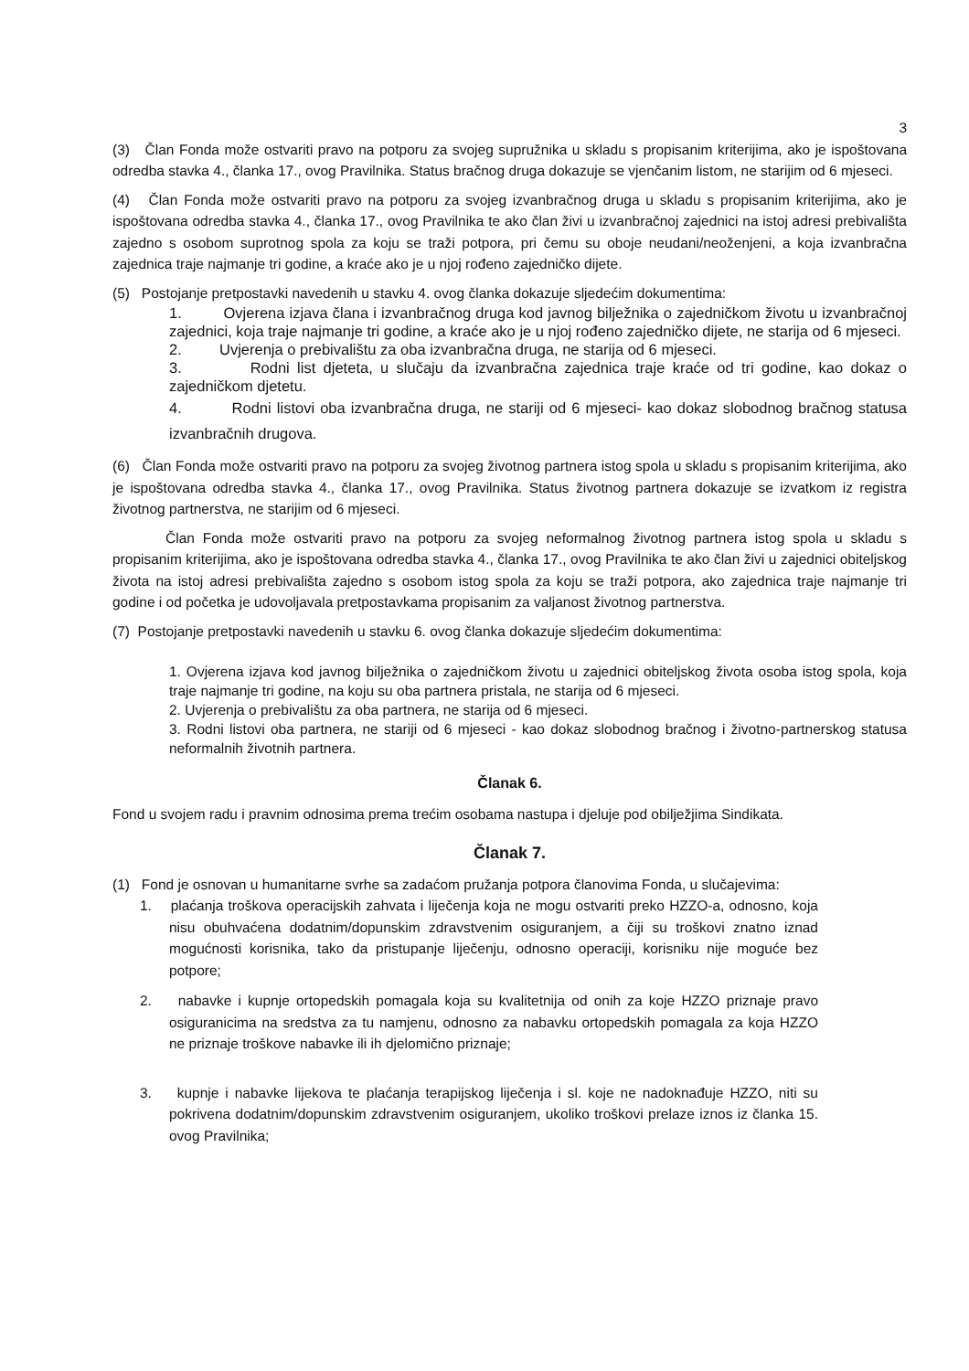3
(3) Član Fonda može ostvariti pravo na potporu za svojeg supružnika u skladu s propisanim kriterijima, ako je ispoštovana odredba stavka 4., članka 17., ovog Pravilnika. Status bračnog druga dokazuje se vjenčanim listom, ne starijim od 6 mjeseci.
(4) Član Fonda može ostvariti pravo na potporu za svojeg izvanbračnog druga u skladu s propisanim kriterijima, ako je ispoštovana odredba stavka 4., članka 17., ovog Pravilnika te ako član živi u izvanbračnoj zajednici na istoj adresi prebivališta zajedno s osobom suprotnog spola za koju se traži potpora, pri čemu su oboje neudani/neoženjeni, a koja izvanbračna zajednica traje najmanje tri godine, a kraće ako je u njoj rođeno zajedničko dijete.
(5) Postojanje pretpostavki navedenih u stavku 4. ovog članka dokazuje sljedećim dokumentima:
1. Ovjerena izjava člana i izvanbračnog druga kod javnog bilježnika o zajedničkom životu u izvanbračnoj zajednici, koja traje najmanje tri godine, a kraće ako je u njoj rođeno zajedničko dijete, ne starija od 6 mjeseci.
2. Uvjerenja o prebivalištu za oba izvanbračna druga, ne starija od 6 mjeseci.
3. Rodni list djeteta, u slučaju da izvanbračna zajednica traje kraće od tri godine, kao dokaz o zajedničkom djetetu.
4. Rodni listovi oba izvanbračna druga, ne stariji od 6 mjeseci- kao dokaz slobodnog bračnog statusa izvanbračnih drugova.
(6) Član Fonda može ostvariti pravo na potporu za svojeg životnog partnera istog spola u skladu s propisanim kriterijima, ako je ispoštovana odredba stavka 4., članka 17., ovog Pravilnika. Status životnog partnera dokazuje se izvatkom iz registra životnog partnerstva, ne starijim od 6 mjeseci.
Član Fonda može ostvariti pravo na potporu za svojeg neformalnog životnog partnera istog spola u skladu s propisanim kriterijima, ako je ispoštovana odredba stavka 4., članka 17., ovog Pravilnika te ako član živi u zajednici obiteljskog života na istoj adresi prebivališta zajedno s osobom istog spola za koju se traži potpora, ako zajednica traje najmanje tri godine i od početka je udovoljavala pretpostavkama propisanim za valjanost životnog partnerstva.
(7) Postojanje pretpostavki navedenih u stavku 6. ovog članka dokazuje sljedećim dokumentima:
1. Ovjerena izjava kod javnog bilježnika o zajedničkom životu u zajednici obiteljskog života osoba istog spola, koja traje najmanje tri godine, na koju su oba partnera pristala, ne starija od 6 mjeseci.
2. Uvjerenja o prebivalištu za oba partnera, ne starija od 6 mjeseci.
3. Rodni listovi oba partnera, ne stariji od 6 mjeseci - kao dokaz slobodnog bračnog i životno-partnerskog statusa neformalnih životnih partnera.
Članak 6.
Fond u svojem radu i pravnim odnosima prema trećim osobama nastupa i djeluje pod obilježjima Sindikata.
Članak 7.
(1) Fond je osnovan u humanitarne svrhe sa zadaćom pružanja potpora članovima Fonda, u slučajevima:
1. plaćanja troškova operacijskih zahvata i liječenja koja ne mogu ostvariti preko HZZO-a, odnosno, koja nisu obuhvaćena dodatnim/dopunskim zdravstvenim osiguranjem, a čiji su troškovi znatno iznad mogućnosti korisnika, tako da pristupanje liječenju, odnosno operaciji, korisniku nije moguće bez potpore;
2. nabavke i kupnje ortopedskih pomagala koja su kvalitetnija od onih za koje HZZO priznaje pravo osiguranicima na sredstva za tu namjenu, odnosno za nabavku ortopedskih pomagala za koja HZZO ne priznaje troškove nabavke ili ih djelomično priznaje;
3. kupnje i nabavke lijekova te plaćanja terapijskog liječenja i sl. koje ne nadoknađuje HZZO, niti su pokrivena dodatnim/dopunskim zdravstvenim osiguranjem, ukoliko troškovi prelaze iznos iz članka 15. ovog Pravilnika;